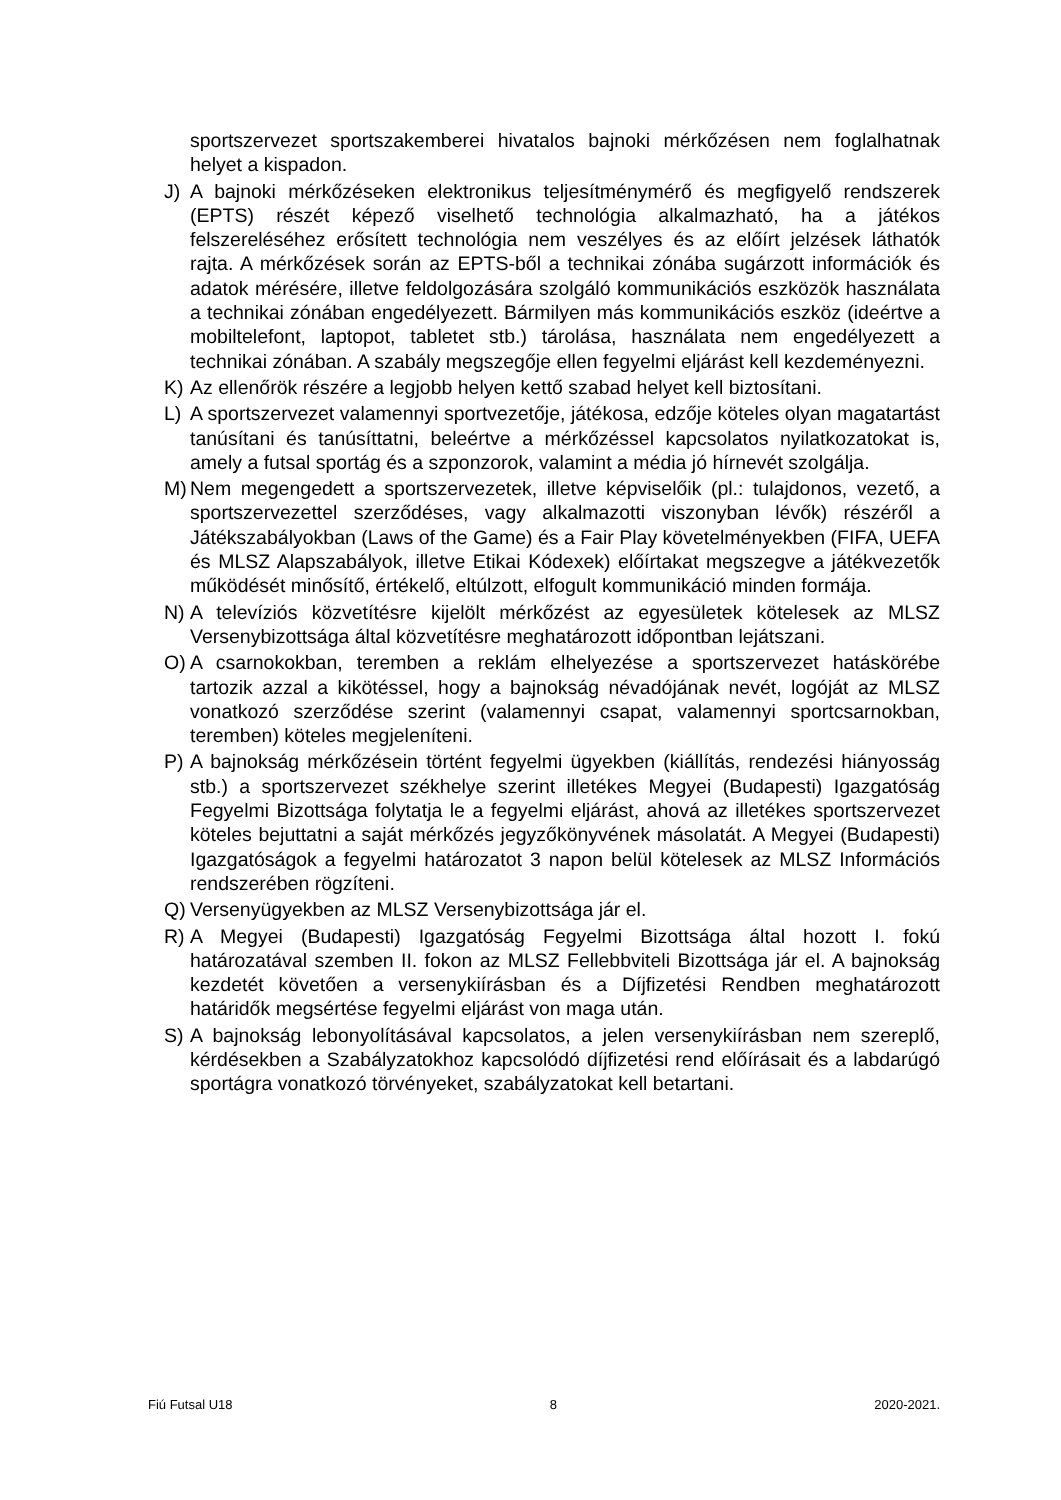sportszervezet sportszakemberei hivatalos bajnoki mérkőzésen nem foglalhatnak helyet a kispadon.
J) A bajnoki mérkőzéseken elektronikus teljesítménymérő és megfigyelő rendszerek (EPTS) részét képező viselhető technológia alkalmazható, ha a játékos felszereléséhez erősített technológia nem veszélyes és az előírt jelzések láthatók rajta. A mérkőzések során az EPTS-ből a technikai zónába sugárzott információk és adatok mérésére, illetve feldolgozására szolgáló kommunikációs eszközök használata a technikai zónában engedélyezett. Bármilyen más kommunikációs eszköz (ideértve a mobiltelefont, laptopot, tabletet stb.) tárolása, használata nem engedélyezett a technikai zónában. A szabály megszegője ellen fegyelmi eljárást kell kezdeményezni.
K) Az ellenőrök részére a legjobb helyen kettő szabad helyet kell biztosítani.
L) A sportszervezet valamennyi sportvezetője, játékosa, edzője köteles olyan magatartást tanúsítani és tanúsíttatni, beleértve a mérkőzéssel kapcsolatos nyilatkozatokat is, amely a futsal sportág és a szponzorok, valamint a média jó hírnevét szolgálja.
M) Nem megengedett a sportszervezetek, illetve képviselőik (pl.: tulajdonos, vezető, a sportszervezettel szerződéses, vagy alkalmazotti viszonyban lévők) részéről a Játékszabályokban (Laws of the Game) és a Fair Play követelményekben (FIFA, UEFA és MLSZ Alapszabályok, illetve Etikai Kódexek) előírtakat megszegve a játékvezetők működését minősítő, értékelő, eltúlzott, elfogult kommunikáció minden formája.
N) A televíziós közvetítésre kijelölt mérkőzést az egyesületek kötelesek az MLSZ Versenybizottsága által közvetítésre meghatározott időpontban lejátszani.
O) A csarnokokban, teremben a reklám elhelyezése a sportszervezet hatáskörébe tartozik azzal a kikötéssel, hogy a bajnokság névadójának nevét, logóját az MLSZ vonatkozó szerződése szerint (valamennyi csapat, valamennyi sportcsarnokban, teremben) köteles megjeleníteni.
P) A bajnokság mérkőzésein történt fegyelmi ügyekben (kiállítás, rendezési hiányosság stb.) a sportszervezet székhelye szerint illetékes Megyei (Budapesti) Igazgatóság Fegyelmi Bizottsága folytatja le a fegyelmi eljárást, ahová az illetékes sportszervezet köteles bejuttatni a saját mérkőzés jegyzőkönyvének másolatát. A Megyei (Budapesti) Igazgatóságok a fegyelmi határozatot 3 napon belül kötelesek az MLSZ Információs rendszerében rögzíteni.
Q) Versenyügyekben az MLSZ Versenybizottsága jár el.
R) A Megyei (Budapesti) Igazgatóság Fegyelmi Bizottsága által hozott I. fokú határozatával szemben II. fokon az MLSZ Fellebbviteli Bizottsága jár el. A bajnokság kezdetét követően a versenykiírásban és a Díjfizetési Rendben meghatározott határidők megsértése fegyelmi eljárást von maga után.
S) A bajnokság lebonyolításával kapcsolatos, a jelen versenykiírásban nem szereplő, kérdésekben a Szabályzatokhoz kapcsolódó díjfizetési rend előírásait és a labdarúgó sportágra vonatkozó törvényeket, szabályzatokat kell betartani.
Fiú Futsal U18 8 2020-2021.